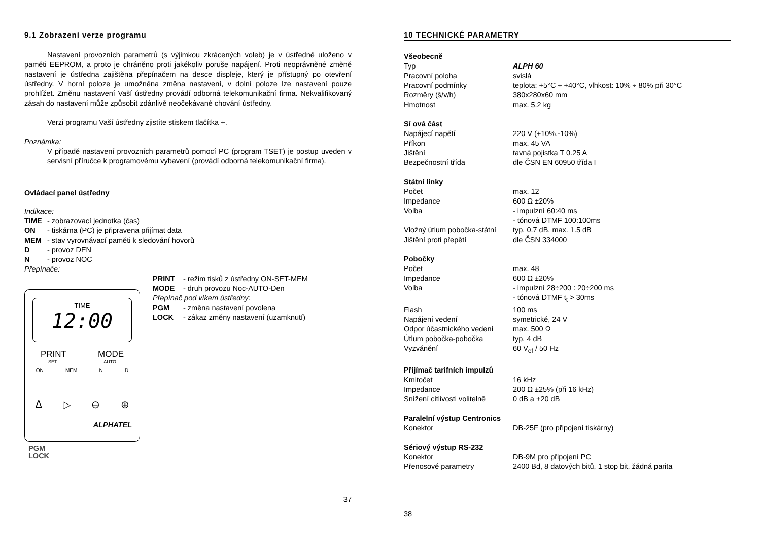9.1 Zobrazení verze programu
Nastavení provozních parametrů (s výjimkou zkrácených voleb) je v ústředně uloženo v paměti EEPROM, a proto je chráněno proti jakékoliv poruše napájení. Proti neoprávněné změně nastavení je ústředna zajištěna přepínačem na desce displeje, který je přístupný po otevření ústředny. V horní poloze je umožněna změna nastavení, v dolní poloze lze nastavení pouze prohlížet. Změnu nastavení Vaší ústředny provádí odborná telekomunikační firma. Nekvalifikovaný zásah do nastavení může způsobit zdánlivě neočekávané chování ústředny.
Verzi programu Vaší ústředny zjistíte stiskem tlačítka +.
Poznámka:
V případě nastavení provozních parametrů pomocí PC (program TSET) je postup uveden v servisní příručce k programovému vybavení (provádí odborná telekomunikační firma).
Ovládací panel ústředny
Indikace:
| TIME | - zobrazovací jednotka (čas) |
| ON | - tiskárna (PC) je připravena přijímat data |
| MEM | - stav vyrovnávací paměti k sledování hovorů |
| D | - provoz DEN |
| N | - provoz NOC |
Přepínače:
TIME
12:00
PRINT MODE
SET AUTO
ON MEM N D
Δ ▷ ⊖ ⊕
ALPHATEL
PGM
LOCK
| PRINT | - režim tisků z ústředny ON-SET-MEM |
| MODE | - druh provozu Noc-AUTO-Den |
| Přepínač pod víkem ústředny: | |
| PGM | - změna nastavení povolena |
| LOCK | - zákaz změny nastavení (uzamknutí) |
37
10 TECHNICKÉ PARAMETRY
| Všeobecně | |
| Typ | ALPH 60 |
| Pracovní poloha | svislá |
| Pracovní podmínky | teplota: +5°C ÷ +40°C, vlhkost: 10% ÷ 80% při 30°C |
| Rozměry (š/v/h) | 380x280x60 mm |
| Hmotnost | max. 5.2 kg |
| Sí ová část | |
| Napájecí napětí | 220 V (+10%,-10%) |
| Příkon | max. 45 VA |
| Jištění | tavná pojistka T 0.25 A |
| Bezpečnostní třída | dle ČSN EN 60950 třída I |
| Státní linky | |
| Počet | max. 12 |
| Impedance | 600 Ω ±20% |
| Volba | - impulzní 60:40 ms - tónová DTMF 100:100ms |
| Vložný útlum pobočka-státní | typ. 0.7 dB, max. 1.5 dB |
| Jištění proti přepětí | dle ČSN 334000 |
| Pobočky | |
| Počet | max. 48 |
| Impedance | 600 Ω ±20% |
| Volba | - impulzní 28÷200 : 20÷200 ms - tónová DTMF t<sub>t</sub> > 30ms |
| Flash | 100 ms |
| Napájení vedení | symetrické, 24 V |
| Odpor účastnického vedení | max. 500 Ω |
| Útlum pobočka-pobočka | typ. 4 dB |
| Vyzvánění | 60 V<sub>ef</sub> / 50 Hz |
| Přijímač tarifních impulzů | |
| Kmitočet | 16 kHz |
| Impedance | 200 Ω ±25% (při 16 kHz) |
| Snížení citlivosti volitelně | 0 dB a +20 dB |
| Paralelní výstup Centronics | |
| Konektor | DB-25F (pro připojení tiskárny) |
| Sériový výstup RS-232 | |
| Konektor | DB-9M pro připojení PC |
| Přenosové parametry | 2400 Bd, 8 datových bitů, 1 stop bit, žádná parita |
38